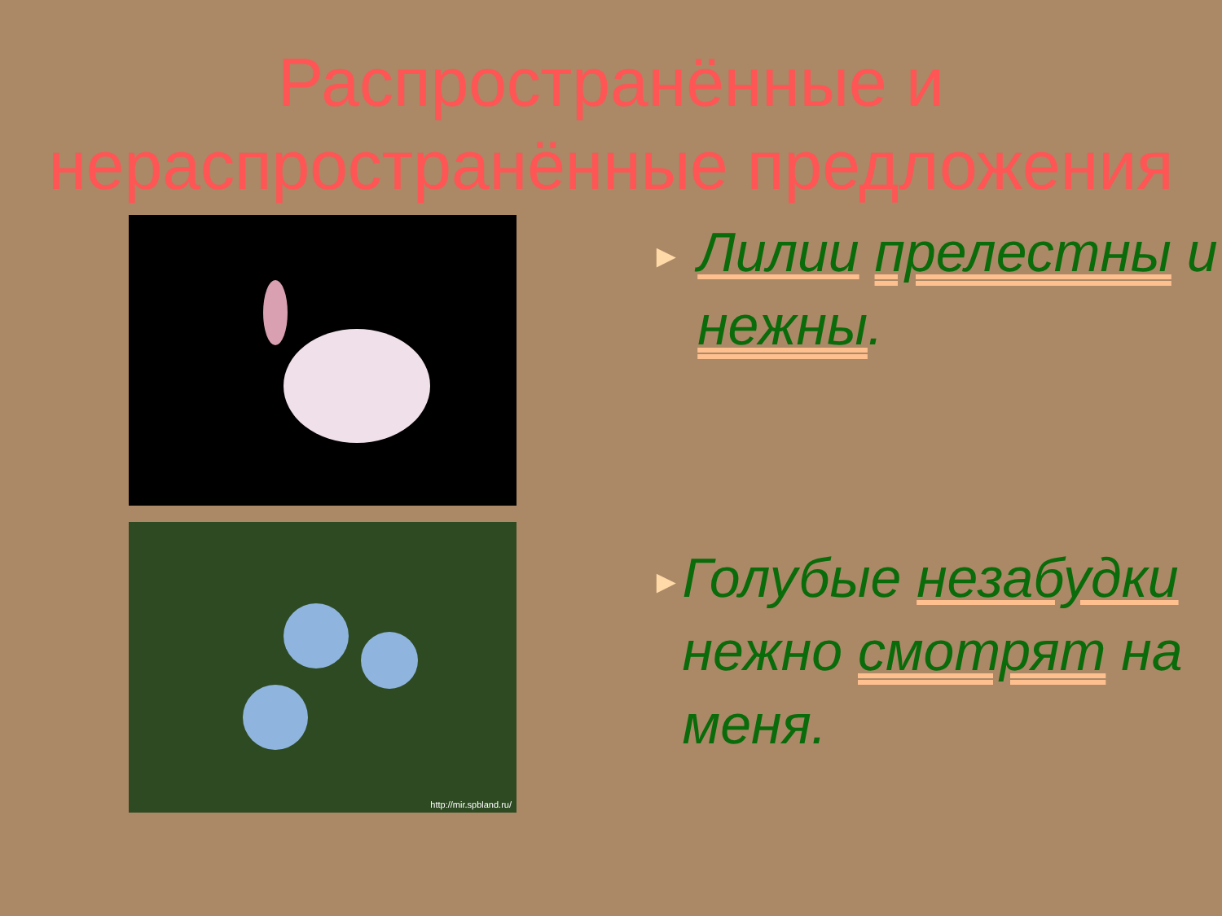Распространённые и нераспространённые предложения
http://mir.spbland.ru/
►
Лилии прелестны и нежны.
►
Голубые незабудки нежно смотрят на меня.